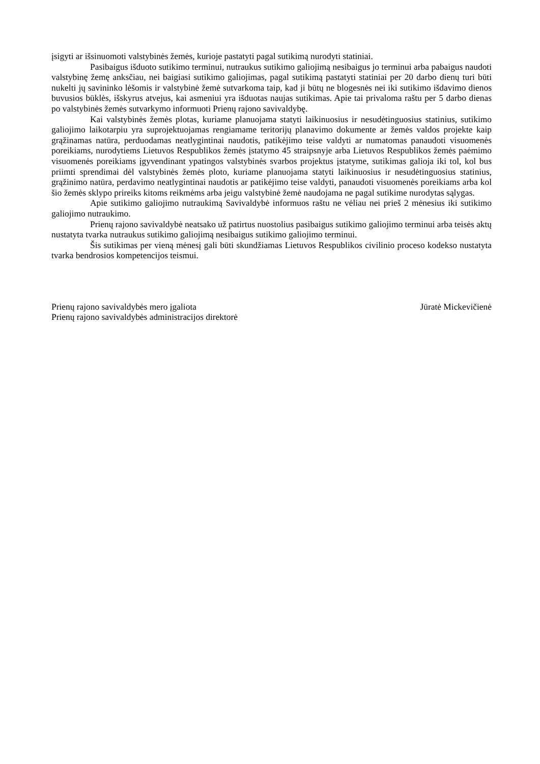įsigyti ar išsinuomoti valstybinės žemės, kurioje pastatyti pagal sutikimą nurodyti statiniai.
Pasibaigus išduoto sutikimo terminui, nutraukus sutikimo galiojimą nesibaigus jo terminui arba pabaigus naudoti valstybinę žemę anksčiau, nei baigiasi sutikimo galiojimas, pagal sutikimą pastatyti statiniai per 20 darbo dienų turi būti nukelti jų savininko lėšomis ir valstybinė žemė sutvarkoma taip, kad ji būtų ne blogesnės nei iki sutikimo išdavimo dienos buvusios būklės, išskyrus atvejus, kai asmeniui yra išduotas naujas sutikimas. Apie tai privaloma raštu per 5 darbo dienas po valstybinės žemės sutvarkymo informuoti Prienų rajono savivaldybę.
Kai valstybinės žemės plotas, kuriame planuojama statyti laikinuosius ir nesudėtinguosius statinius, sutikimo galiojimo laikotarpiu yra suprojektuojamas rengiamame teritorijų planavimo dokumente ar žemės valdos projekte kaip grąžinamas natūra, perduodamas neatlygintinai naudotis, patikėjimo teise valdyti ar numatomas panaudoti visuomenės poreikiams, nurodytiems Lietuvos Respublikos žemės įstatymo 45 straipsnyje arba Lietuvos Respublikos žemės paėmimo visuomenės poreikiams įgyvendinant ypatingos valstybinės svarbos projektus įstatyme, sutikimas galioja iki tol, kol bus priimti sprendimai dėl valstybinės žemės ploto, kuriame planuojama statyti laikinuosius ir nesudėtinguosius statinius, grąžinimo natūra, perdavimo neatlygintinai naudotis ar patikėjimo teise valdyti, panaudoti visuomenės poreikiams arba kol šio žemės sklypo prireiks kitoms reikmėms arba jeigu valstybinė žemė naudojama ne pagal sutikime nurodytas sąlygas.
Apie sutikimo galiojimo nutraukimą Savivaldybė informuos raštu ne vėliau nei prieš 2 mėnesius iki sutikimo galiojimo nutraukimo.
Prienų rajono savivaldybė neatsako už patirtus nuostolius pasibaigus sutikimo galiojimo terminui arba teisės aktų nustatyta tvarka nutraukus sutikimo galiojimą nesibaigus sutikimo galiojimo terminui.
Šis sutikimas per vieną mėnesį gali būti skundžiamas Lietuvos Respublikos civilinio proceso kodekso nustatyta tvarka bendrosios kompetencijos teismui.
Prienų rajono savivaldybės mero įgaliota Jūratė Mickevičienė
Prienų rajono savivaldybės administracijos direktorė